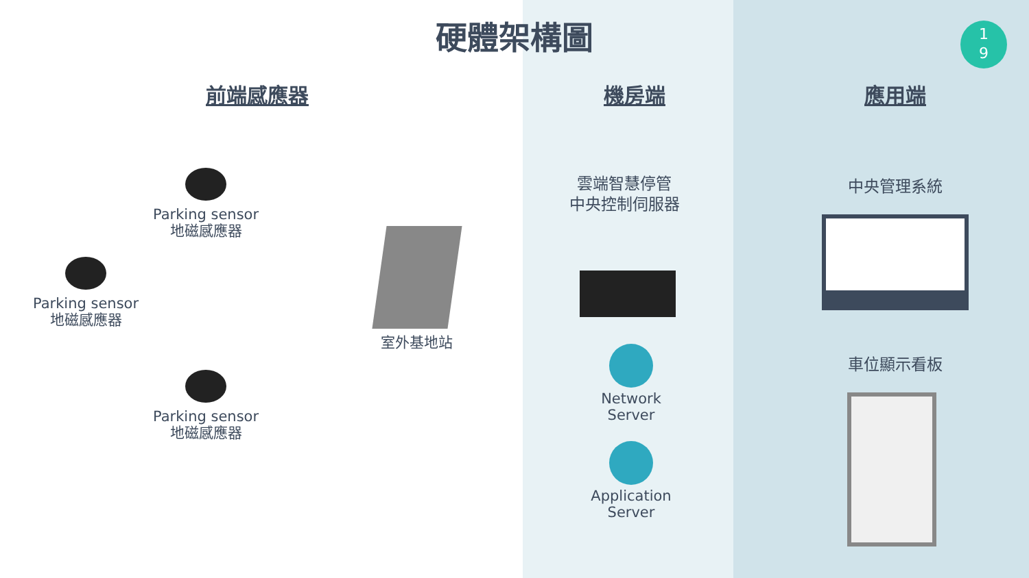硬體架構圖
1
9
前端感應器 機房端 應用端
Parking sensor
地磁感應器
Parking sensor
地磁感應器
Parking sensor
地磁感應器
室外基地站
雲端智慧停管
中央控制伺服器
Network
Server
Application
Server
中央管理系統
車位顯示看板